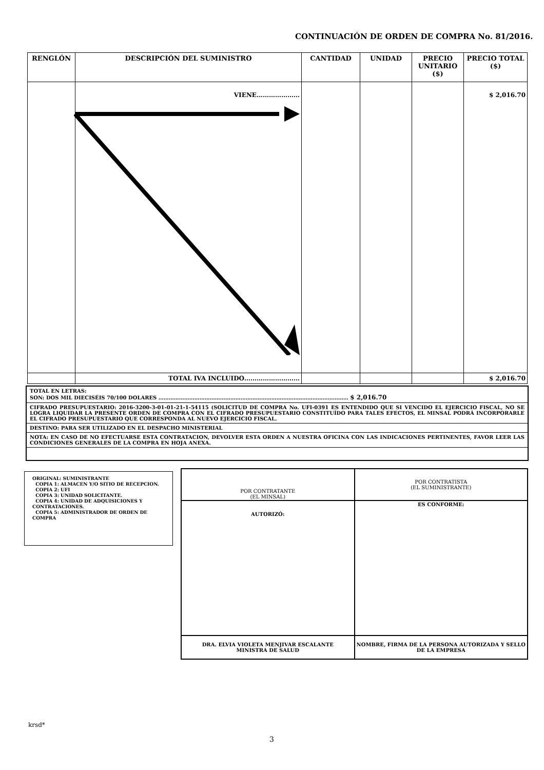CONTINUACIÓN DE ORDEN DE COMPRA No. 81/2016.
| RENGLÓN | DESCRIPCIÓN DEL SUMINISTRO | CANTIDAD | UNIDAD | PRECIO UNITARIO ($) | PRECIO TOTAL ($) |
| --- | --- | --- | --- | --- | --- |
| | VIENE………………… | | | | $ 2,016.70 |
| | TOTAL IVA INCLUIDO……………………… | | | | $ 2,016.70 |
TOTAL EN LETRAS:
SON: DOS MIL DIECISÉIS 70/100 DOLARES ………………………………………………………………………………………………… $ 2,016.70
CIFRADO PRESUPUESTARIO: 2016-3200-3-01-01-21-1-54115 (SOLICITUD DE COMPRA No. UFI-0391 ES ENTENDIDO QUE SI VENCIDO EL EJERCICIO FISCAL, NO SE LOGRA LIQUIDAR LA PRESENTE ORDEN DE COMPRA CON EL CIFRADO PRESUPUESTARIO CONSTITUÍDO PARA TALES EFECTOS, EL MINSAL PODRÁ INCORPORARLE EL CIFRADO PRESUPUESTARIO QUE CORRESPONDA AL NUEVO EJERCICIO FISCAL.
DESTINO: PARA SER UTILIZADO EN EL DESPACHO MINISTERIAL
NOTA: EN CASO DE NO EFECTUARSE ESTA CONTRATACION, DEVOLVER ESTA ORDEN A NUESTRA OFICINA CON LAS INDICACIONES PERTINENTES, FAVOR LEER LAS CONDICIONES GENERALES DE LA COMPRA EN HOJA ANEXA.
ORIGINAL: SUMINISTRANTE
COPIA 1: ALMACEN Y/O SITIO DE RECEPCION.
COPIA 2: UFI
COPIA 3: UNIDAD SOLICITANTE.
COPIA 4: UNIDAD DE ADQUISICIONES Y CONTRATACIONES.
COPIA 5: ADMINISTRADOR DE ORDEN DE COMPRA
| POR CONTRATANTE (EL MINSAL) | POR CONTRATISTA (EL SUMINISTRANTE) |
| AUTORIZÓ: | ES CONFORME: |
| DRA. ELVIA VIOLETA MENJIVAR ESCALANTE MINISTRA DE SALUD | NOMBRE, FIRMA DE LA PERSONA AUTORIZADA Y SELLO DE LA EMPRESA |
krsd*
3